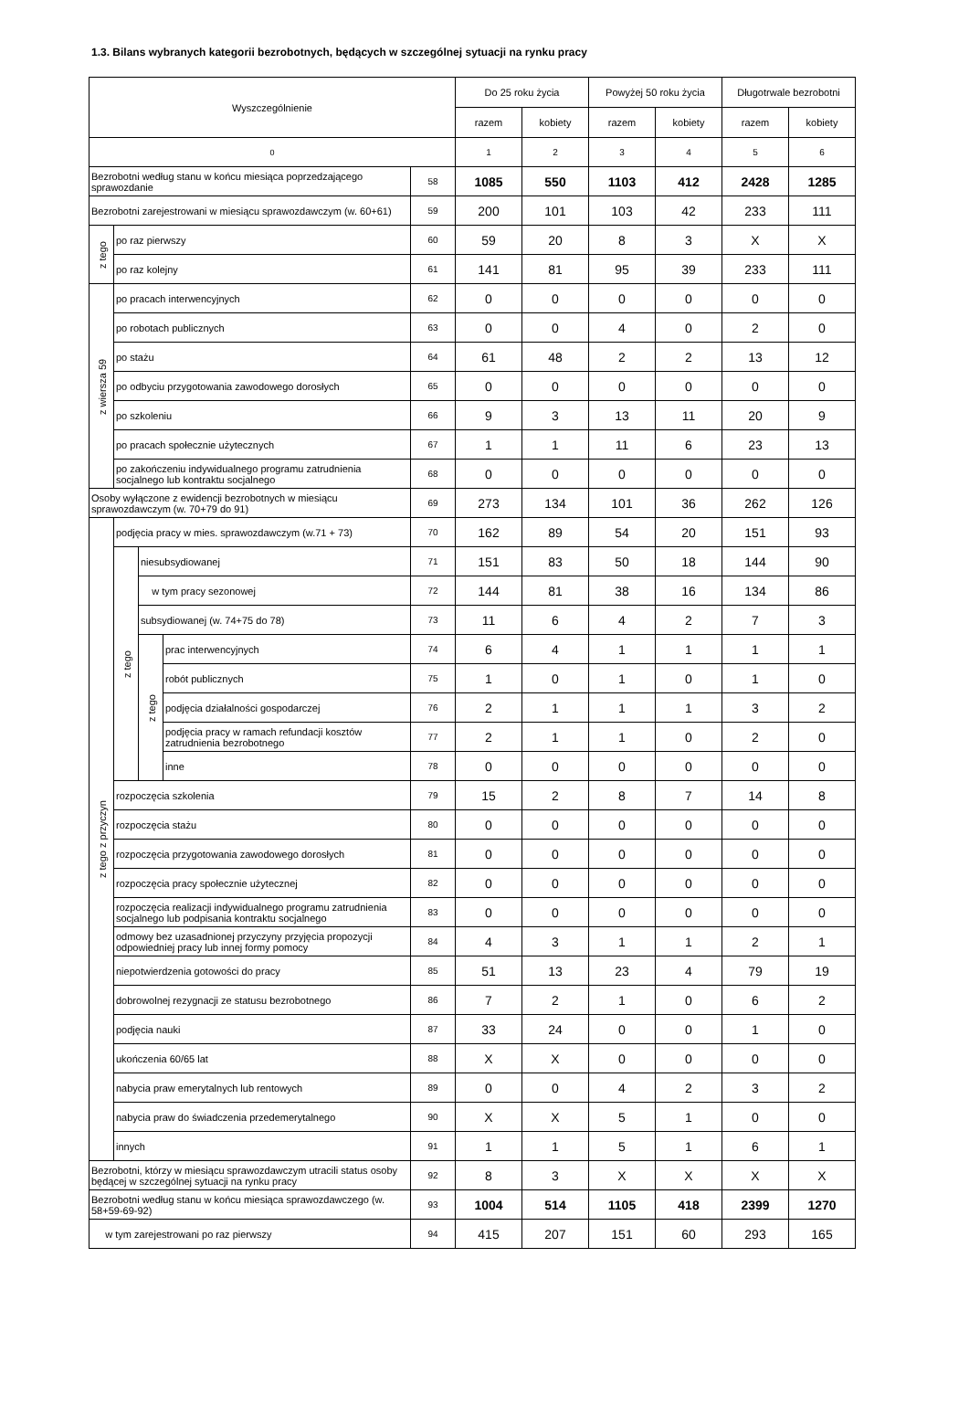1.3. Bilans wybranych kategorii bezrobotnych, będących w szczególnej sytuacji na rynku pracy
| Wyszczególnienie | | | | | Do 25 roku życia | | Powyżej 50 roku życia | | Długotrwale bezrobotni | |
| --- | --- | --- | --- | --- | --- | --- | --- | --- | --- | --- |
| | | | | | razem | kobiety | razem | kobiety | razem | kobiety |
| 0 | | | | | 1 | 2 | 3 | 4 | 5 | 6 |
| Bezrobotni według stanu w końcu miesiąca poprzedzającego sprawozdanie | | | | 58 | 1085 | 550 | 1103 | 412 | 2428 | 1285 |
| Bezrobotni zarejestrowani w miesiącu sprawozdawczym (w. 60+61) | | | | 59 | 200 | 101 | 103 | 42 | 233 | 111 |
| z tego | po raz pierwszy | | | 60 | 59 | 20 | 8 | 3 | X | X |
| | po raz kolejny | | | 61 | 141 | 81 | 95 | 39 | 233 | 111 |
| z wiersza 59 | po pracach interwencyjnych | | | 62 | 0 | 0 | 0 | 0 | 0 | 0 |
| | po robotach publicznych | | | 63 | 0 | 0 | 4 | 0 | 2 | 0 |
| | po stażu | | | 64 | 61 | 48 | 2 | 2 | 13 | 12 |
| | po odbyciu przygotowania zawodowego dorosłych | | | 65 | 0 | 0 | 0 | 0 | 0 | 0 |
| | po szkoleniu | | | 66 | 9 | 3 | 13 | 11 | 20 | 9 |
| | po pracach społecznie użytecznych | | | 67 | 1 | 1 | 11 | 6 | 23 | 13 |
| | po zakończeniu indywidualnego programu zatrudnienia socjalnego lub kontraktu socjalnego | | | 68 | 0 | 0 | 0 | 0 | 0 | 0 |
| Osoby wyłączone z ewidencji bezrobotnych w miesiącu sprawozdawczym (w. 70+79 do 91) | | | | 69 | 273 | 134 | 101 | 36 | 262 | 126 |
| z tego z przyczyn | podjęcia pracy w mies. sprawozdawczym (w.71 + 73) | | | 70 | 162 | 89 | 54 | 20 | 151 | 93 |
| | z tego | niesubsydiowanej | | 71 | 151 | 83 | 50 | 18 | 144 | 90 |
| | | w tym pracy sezonowej | | 72 | 144 | 81 | 38 | 16 | 134 | 86 |
| | | subsydiowanej (w. 74+75 do 78) | | 73 | 11 | 6 | 4 | 2 | 7 | 3 |
| | | z tego | prac interwencyjnych | 74 | 6 | 4 | 1 | 1 | 1 | 1 |
| | | | robót publicznych | 75 | 1 | 0 | 1 | 0 | 1 | 0 |
| | | | podjęcia działalności gospodarczej | 76 | 2 | 1 | 1 | 1 | 3 | 2 |
| | | | podjęcia pracy w ramach refundacji kosztów zatrudnienia bezrobotnego | 77 | 2 | 1 | 1 | 0 | 2 | 0 |
| | | | inne | 78 | 0 | 0 | 0 | 0 | 0 | 0 |
| | rozpoczęcia szkolenia | | | 79 | 15 | 2 | 8 | 7 | 14 | 8 |
| | rozpoczęcia stażu | | | 80 | 0 | 0 | 0 | 0 | 0 | 0 |
| | rozpoczęcia przygotowania zawodowego dorosłych | | | 81 | 0 | 0 | 0 | 0 | 0 | 0 |
| | rozpoczęcia pracy społecznie użytecznej | | | 82 | 0 | 0 | 0 | 0 | 0 | 0 |
| | rozpoczęcia realizacji indywidualnego programu zatrudnienia socjalnego lub podpisania kontraktu socjalnego | | | 83 | 0 | 0 | 0 | 0 | 0 | 0 |
| | odmowy bez uzasadnionej przyczyny przyjęcia propozycji odpowiedniej pracy lub innej formy pomocy | | | 84 | 4 | 3 | 1 | 1 | 2 | 1 |
| | niepotwierdzenia gotowości do pracy | | | 85 | 51 | 13 | 23 | 4 | 79 | 19 |
| | dobrowolnej rezygnacji ze statusu bezrobotnego | | | 86 | 7 | 2 | 1 | 0 | 6 | 2 |
| | podjęcia nauki | | | 87 | 33 | 24 | 0 | 0 | 1 | 0 |
| | ukończenia 60/65 lat | | | 88 | X | X | 0 | 0 | 0 | 0 |
| | nabycia praw emerytalnych lub rentowych | | | 89 | 0 | 0 | 4 | 2 | 3 | 2 |
| | nabycia praw do świadczenia przedemerytalnego | | | 90 | X | X | 5 | 1 | 0 | 0 |
| | innych | | | 91 | 1 | 1 | 5 | 1 | 6 | 1 |
| Bezrobotni, którzy w miesiącu sprawozdawczym utracili status osoby będącej w szczególnej sytuacji na rynku pracy | | | | 92 | 8 | 3 | X | X | X | X |
| Bezrobotni według stanu w końcu miesiąca sprawozdawczego (w. 58+59-69-92) | | | | 93 | 1004 | 514 | 1105 | 418 | 2399 | 1270 |
| w tym zarejestrowani po raz pierwszy | | | | 94 | 415 | 207 | 151 | 60 | 293 | 165 |